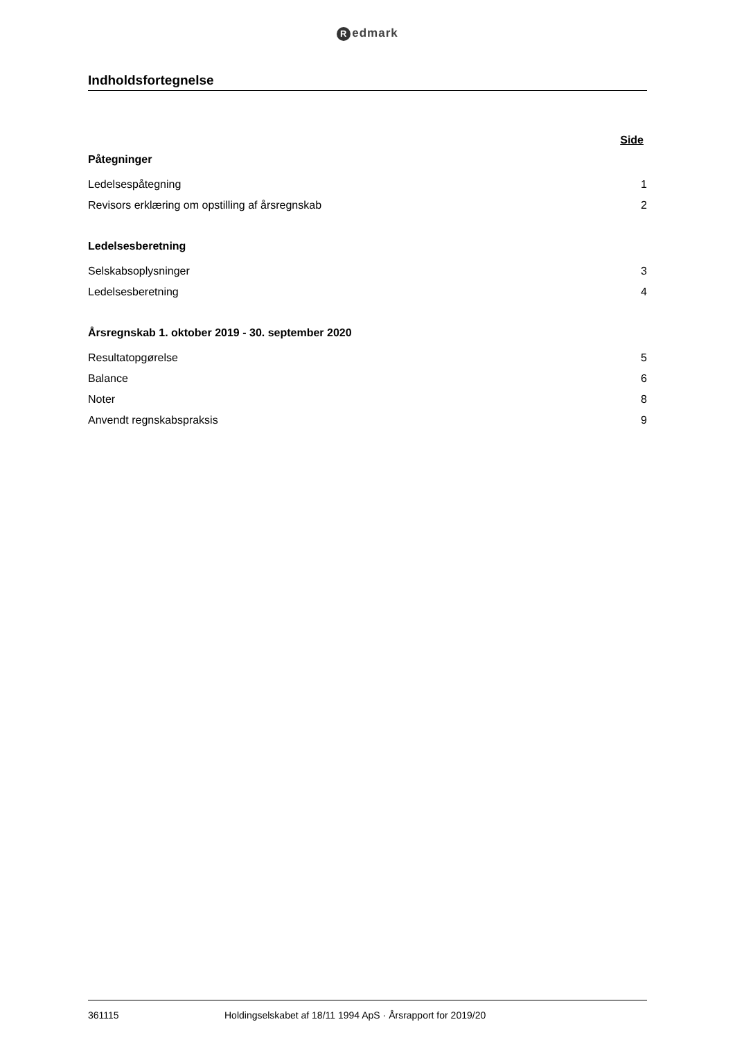Redmark
Indholdsfortegnelse
Side
Påtegninger
Ledelsespåtegning 1
Revisors erklæring om opstilling af årsregnskab 2
Ledelsesberetning
Selskabsoplysninger 3
Ledelsesberetning 4
Årsregnskab 1. oktober 2019 - 30. september 2020
Resultatopgørelse 5
Balance 6
Noter 8
Anvendt regnskabspraksis 9
361115 Holdingselskabet af 18/11 1994 ApS · Årsrapport for 2019/20